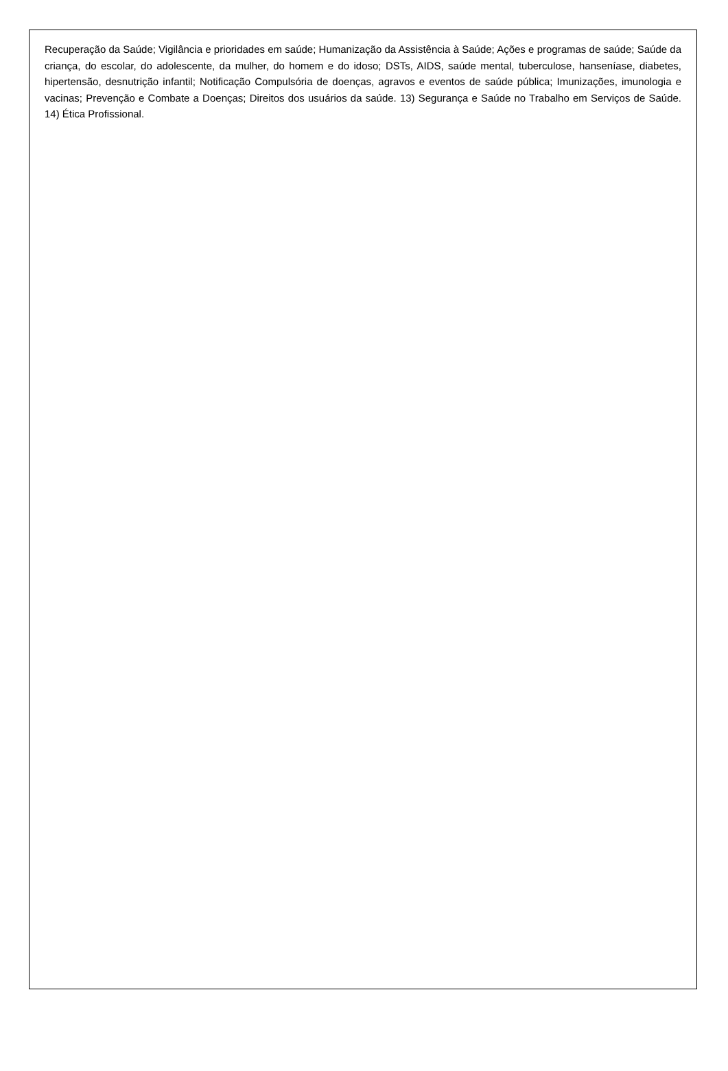Recuperação da Saúde; Vigilância e prioridades em saúde; Humanização da Assistência à Saúde; Ações e programas de saúde; Saúde da criança, do escolar, do adolescente, da mulher, do homem e do idoso; DSTs, AIDS, saúde mental, tuberculose, hanseníase, diabetes, hipertensão, desnutrição infantil; Notificação Compulsória de doenças, agravos e eventos de saúde pública; Imunizações, imunologia e vacinas; Prevenção e Combate a Doenças; Direitos dos usuários da saúde. 13) Segurança e Saúde no Trabalho em Serviços de Saúde. 14) Ética Profissional.